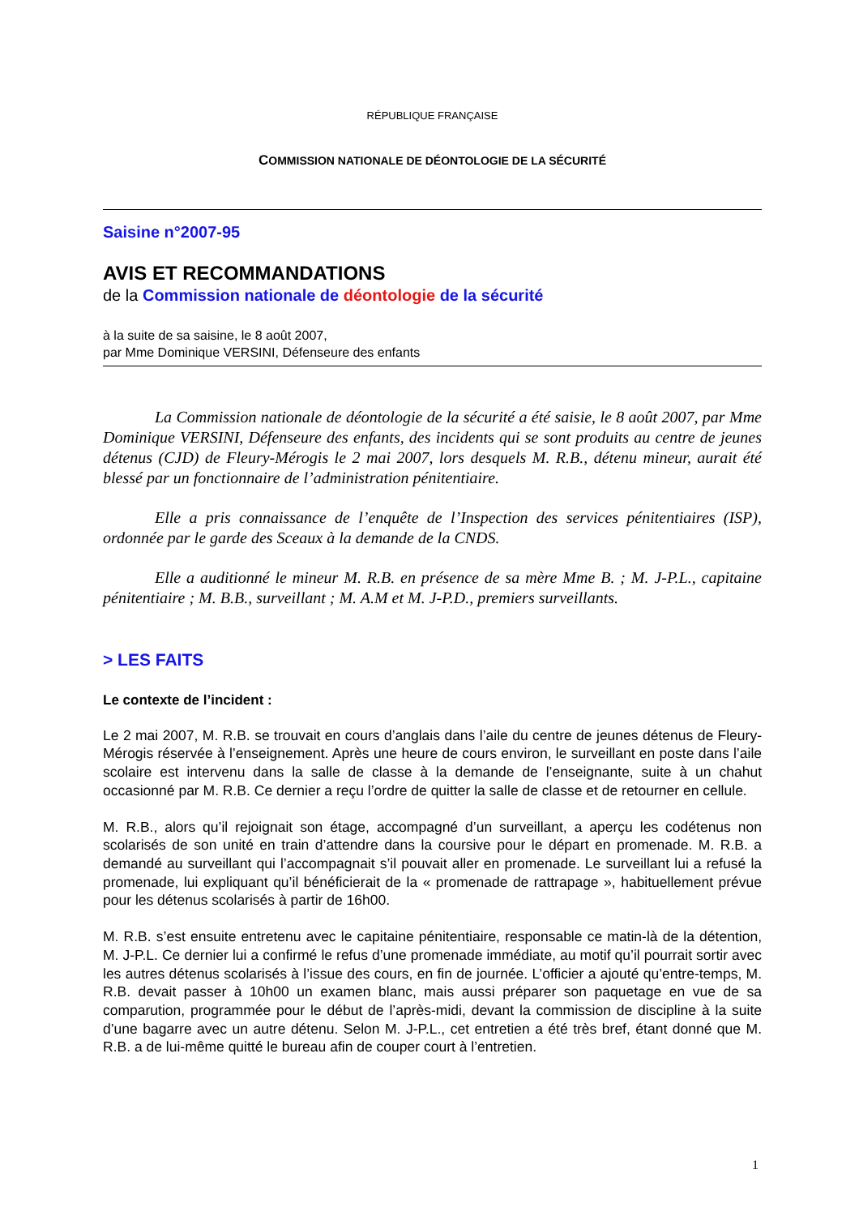RÉPUBLIQUE FRANÇAISE
COMMISSION NATIONALE DE DÉONTOLOGIE DE LA SÉCURITÉ
Saisine n°2007-95
AVIS ET RECOMMANDATIONS
de la Commission nationale de déontologie de la sécurité
à la suite de sa saisine, le 8 août 2007,
par Mme Dominique VERSINI, Défenseure des enfants
La Commission nationale de déontologie de la sécurité a été saisie, le 8 août 2007, par Mme Dominique VERSINI, Défenseure des enfants, des incidents qui se sont produits au centre de jeunes détenus (CJD) de Fleury-Mérogis le 2 mai 2007, lors desquels M. R.B., détenu mineur, aurait été blessé par un fonctionnaire de l’administration pénitentiaire.
Elle a pris connaissance de l’enquête de l’Inspection des services pénitentiaires (ISP), ordonnée par le garde des Sceaux à la demande de la CNDS.
Elle a auditionné le mineur M. R.B. en présence de sa mère Mme B. ; M. J-P.L., capitaine pénitentiaire ; M. B.B., surveillant ; M. A.M et M. J-P.D., premiers surveillants.
> LES FAITS
Le contexte de l’incident :
Le 2 mai 2007, M. R.B. se trouvait en cours d’anglais dans l’aile du centre de jeunes détenus de Fleury-Mérogis réservée à l’enseignement. Après une heure de cours environ, le surveillant en poste dans l’aile scolaire est intervenu dans la salle de classe à la demande de l’enseignante, suite à un chahut occasionné par M. R.B. Ce dernier a reçu l’ordre de quitter la salle de classe et de retourner en cellule.
M. R.B., alors qu’il rejoignait son étage, accompagné d’un surveillant, a aperçu les codétenus non scolarisés de son unité en train d’attendre dans la coursive pour le départ en promenade. M. R.B. a demandé au surveillant qui l’accompagnait s’il pouvait aller en promenade. Le surveillant lui a refusé la promenade, lui expliquant qu’il bénéficierait de la « promenade de rattrapage », habituellement prévue pour les détenus scolarisés à partir de 16h00.
M. R.B. s’est ensuite entretenu avec le capitaine pénitentiaire, responsable ce matin-là de la détention, M. J-P.L. Ce dernier lui a confirmé le refus d’une promenade immédiate, au motif qu’il pourrait sortir avec les autres détenus scolarisés à l’issue des cours, en fin de journée. L’officier a ajouté qu’entre-temps, M. R.B. devait passer à 10h00 un examen blanc, mais aussi préparer son paquetage en vue de sa comparution, programmée pour le début de l’après-midi, devant la commission de discipline à la suite d’une bagarre avec un autre détenu. Selon M. J-P.L., cet entretien a été très bref, étant donné que M. R.B. a de lui-même quitté le bureau afin de couper court à l’entretien.
1